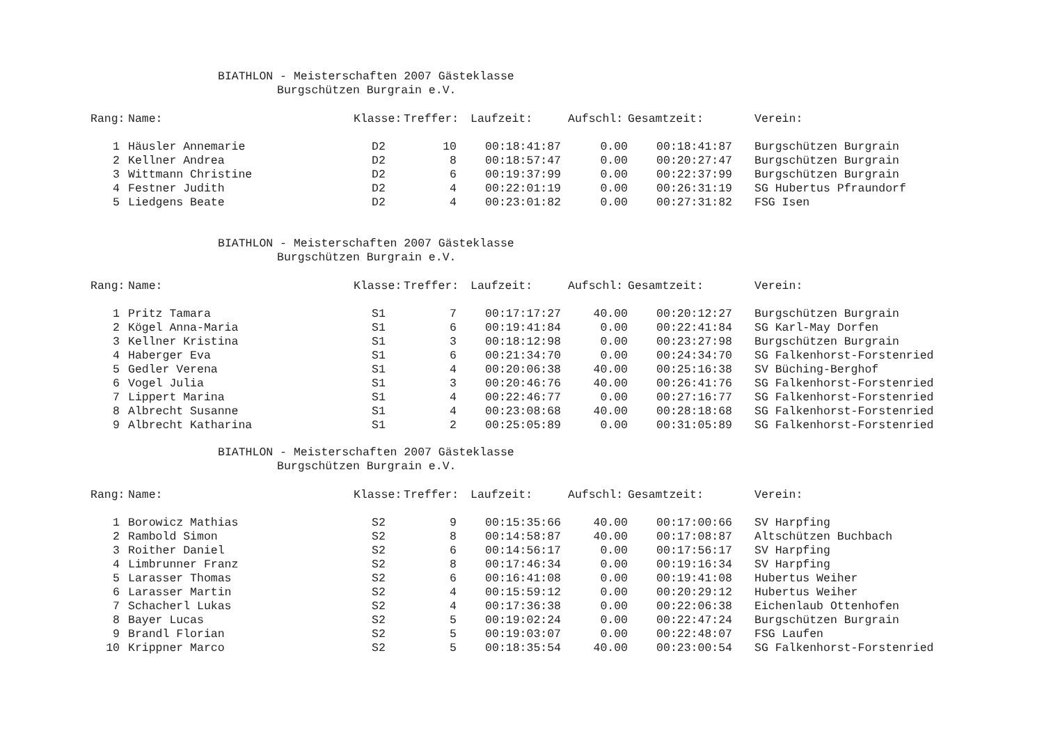BIATHLON - Meisterschaften 2007 Gästeklasse
Burgschützen Burgrain e.V.
| Rang: | Name: | Klasse: | Treffer: | Laufzeit: | Aufschl: | Gesamtzeit: | Verein: |
| --- | --- | --- | --- | --- | --- | --- | --- |
| 1 | Häusler Annemarie | D2 | 10 | 00:18:41:87 | 0.00 | 00:18:41:87 | Burgschützen Burgrain |
| 2 | Kellner Andrea | D2 | 8 | 00:18:57:47 | 0.00 | 00:20:27:47 | Burgschützen Burgrain |
| 3 | Wittmann Christine | D2 | 6 | 00:19:37:99 | 0.00 | 00:22:37:99 | Burgschützen Burgrain |
| 4 | Festner Judith | D2 | 4 | 00:22:01:19 | 0.00 | 00:26:31:19 | SG Hubertus Pfraundorf |
| 5 | Liedgens Beate | D2 | 4 | 00:23:01:82 | 0.00 | 00:27:31:82 | FSG Isen |
BIATHLON - Meisterschaften 2007 Gästeklasse
Burgschützen Burgrain e.V.
| Rang: | Name: | Klasse: | Treffer: | Laufzeit: | Aufschl: | Gesamtzeit: | Verein: |
| --- | --- | --- | --- | --- | --- | --- | --- |
| 1 | Pritz Tamara | S1 | 7 | 00:17:17:27 | 40.00 | 00:20:12:27 | Burgschützen Burgrain |
| 2 | Kögel Anna-Maria | S1 | 6 | 00:19:41:84 | 0.00 | 00:22:41:84 | SG Karl-May Dorfen |
| 3 | Kellner Kristina | S1 | 3 | 00:18:12:98 | 0.00 | 00:23:27:98 | Burgschützen Burgrain |
| 4 | Haberger Eva | S1 | 6 | 00:21:34:70 | 0.00 | 00:24:34:70 | SG Falkenhorst-Forstenried |
| 5 | Gedler Verena | S1 | 4 | 00:20:06:38 | 40.00 | 00:25:16:38 | SV Büching-Berghof |
| 6 | Vogel Julia | S1 | 3 | 00:20:46:76 | 40.00 | 00:26:41:76 | SG Falkenhorst-Forstenried |
| 7 | Lippert Marina | S1 | 4 | 00:22:46:77 | 0.00 | 00:27:16:77 | SG Falkenhorst-Forstenried |
| 8 | Albrecht Susanne | S1 | 4 | 00:23:08:68 | 40.00 | 00:28:18:68 | SG Falkenhorst-Forstenried |
| 9 | Albrecht Katharina | S1 | 2 | 00:25:05:89 | 0.00 | 00:31:05:89 | SG Falkenhorst-Forstenried |
BIATHLON - Meisterschaften 2007 Gästeklasse
Burgschützen Burgrain e.V.
| Rang: | Name: | Klasse: | Treffer: | Laufzeit: | Aufschl: | Gesamtzeit: | Verein: |
| --- | --- | --- | --- | --- | --- | --- | --- |
| 1 | Borowicz Mathias | S2 | 9 | 00:15:35:66 | 40.00 | 00:17:00:66 | SV Harpfing |
| 2 | Rambold Simon | S2 | 8 | 00:14:58:87 | 40.00 | 00:17:08:87 | Altschützen Buchbach |
| 3 | Roither Daniel | S2 | 6 | 00:14:56:17 | 0.00 | 00:17:56:17 | SV Harpfing |
| 4 | Limbrunner Franz | S2 | 8 | 00:17:46:34 | 0.00 | 00:19:16:34 | SV Harpfing |
| 5 | Larasser Thomas | S2 | 6 | 00:16:41:08 | 0.00 | 00:19:41:08 | Hubertus Weiher |
| 6 | Larasser Martin | S2 | 4 | 00:15:59:12 | 0.00 | 00:20:29:12 | Hubertus Weiher |
| 7 | Schacherl Lukas | S2 | 4 | 00:17:36:38 | 0.00 | 00:22:06:38 | Eichenlaub Ottenhofen |
| 8 | Bayer Lucas | S2 | 5 | 00:19:02:24 | 0.00 | 00:22:47:24 | Burgschützen Burgrain |
| 9 | Brandl Florian | S2 | 5 | 00:19:03:07 | 0.00 | 00:22:48:07 | FSG Laufen |
| 10 | Krippner Marco | S2 | 5 | 00:18:35:54 | 40.00 | 00:23:00:54 | SG Falkenhorst-Forstenried |